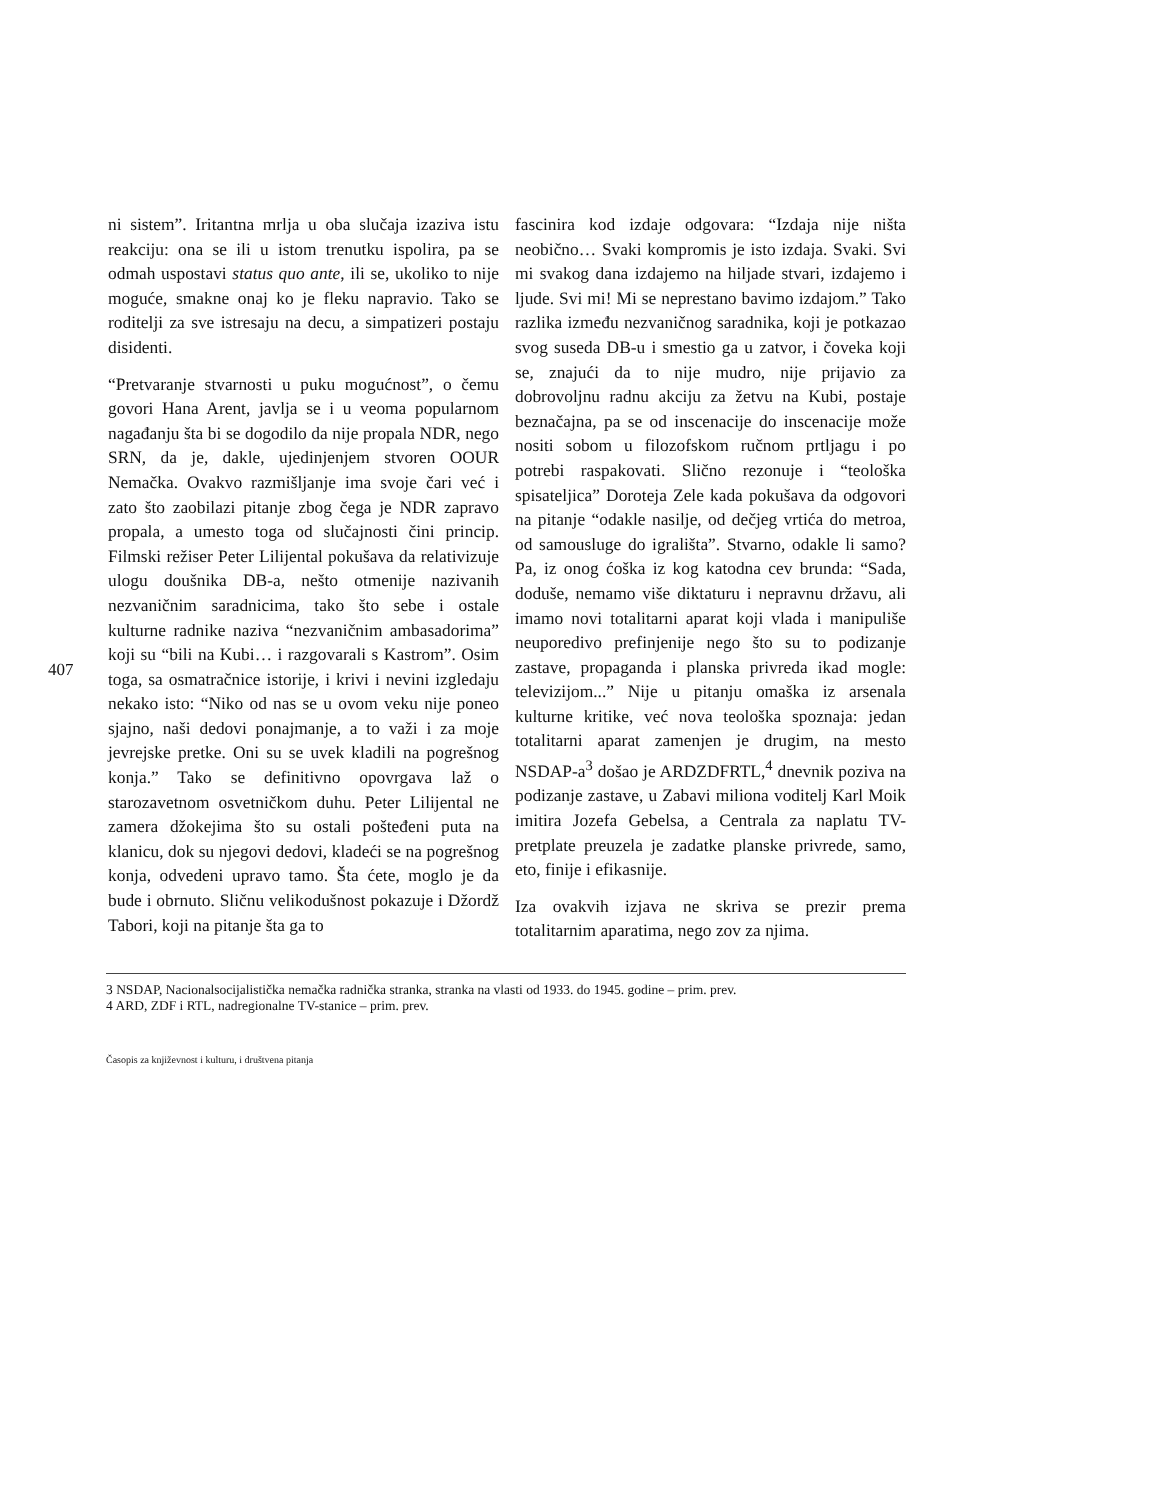407
ni sistem”. Iritantna mrlja u oba slučaja izaziva istu reakciju: ona se ili u istom trenutku ispolira, pa se odmah uspostavi status quo ante, ili se, ukoliko to nije moguće, smakne onaj ko je fleku napravio. Tako se roditelji za sve istresaju na decu, a simpatizeri postaju disidenti.
“Pretvaranje stvarnosti u puku mogućnost”, o čemu govori Hana Arent, javlja se i u veoma popularnom nagađanju šta bi se dogodilo da nije propala NDR, nego SRN, da je, dakle, ujedinjenjem stvoren OOUR Nemačka. Ovakvo razmišljanje ima svoje čari već i zato što zaobilazi pitanje zbog čega je NDR zapravo propala, a umesto toga od slučajnosti čini princip. Filmski režiser Peter Lilijental pokušava da relativizuje ulogu doušnika DB-a, nešto otmenije nazivanih nezvaničnim saradnicima, tako što sebe i ostale kulturne radnike naziva “nezvaničnim ambasadorima” koji su “bili na Kubi… i razgovarali s Kastrom”. Osim toga, sa osmatračnice istorije, i krivi i nevini izgledaju nekako isto: “Niko od nas se u ovom veku nije poneo sjajno, naši dedovi ponajmanje, a to važi i za moje jevrejske pretke. Oni su se uvek kladili na pogrešnog konja.” Tako se definitivno opovrgava laž o starozavetnom osvetničkom duhu. Peter Lilijental ne zamera džokejima što su ostali pošteđeni puta na klanicu, dok su njegovi dedovi, kladeći se na pogrešnog konja, odvedeni upravo tamo. Šta ćete, moglo je da bude i obrnuto. Sličnu velikodušnost pokazuje i Džordž Tabori, koji na pitanje šta ga to
fascinira kod izdaje odgovara: “Izdaja nije ništa neobično… Svaki kompromis je isto izdaja. Svaki. Svi mi svakog dana izdajemo na hiljade stvari, izdajemo i ljude. Svi mi! Mi se neprestano bavimo izdajom.” Tako razlika između nezvaničnog saradnika, koji je potkazao svog suseda DB-u i smestio ga u zatvor, i čoveka koji se, znajući da to nije mudro, nije prijavio za dobrovoljnu radnu akciju za žetvu na Kubi, postaje beznačajna, pa se od inscenacije do inscenacije može nositi sobom u filozofskom ručnom prtljagu i po potrebi raspakovati. Slično rezonuje i “teološka spisateljica” Doroteja Zele kada pokušava da odgovori na pitanje “odakle nasilje, od dečjeg vrtića do metroa, od samousluge do igrališta”. Stvarno, odakle li samo? Pa, iz onog ćoška iz kog katodna cev brunda: “Sada, doduše, nemamo više diktaturu i nepravnu državu, ali imamo novi totalitarni aparat koji vlada i manipuliše neuporedivo prefinjenije nego što su to podizanje zastave, propaganda i planska privreda ikad mogle: televizijom...” Nije u pitanju omaška iz arsenala kulturne kritike, već nova teološka spoznaja: jedan totalitarni aparat zamenjen je drugim, na mesto NSDAP-a<sup>3</sup> došao je ARDZDFRTL,<sup>4</sup> dnevnik poziva na podizanje zastave, u Zabavi miliona voditelj Karl Moik imitira Jozefa Gebelsa, a Centrala za naplatu TV-pretplate preuzela je zadatke planske privrede, samo, eto, finije i efikasnije.
Iza ovakvih izjava ne skriva se prezir prema totalitarnim aparatima, nego zov za njima.
3 NSDAP, Nacionalsocijalistička nemačka radnička stranka, stranka na vlasti od 1933. do 1945. godine – prim. prev.
4 ARD, ZDF i RTL, nadregionalne TV-stanice – prim. prev.
Časopis za književnost i kulturu, i društvena pitanja